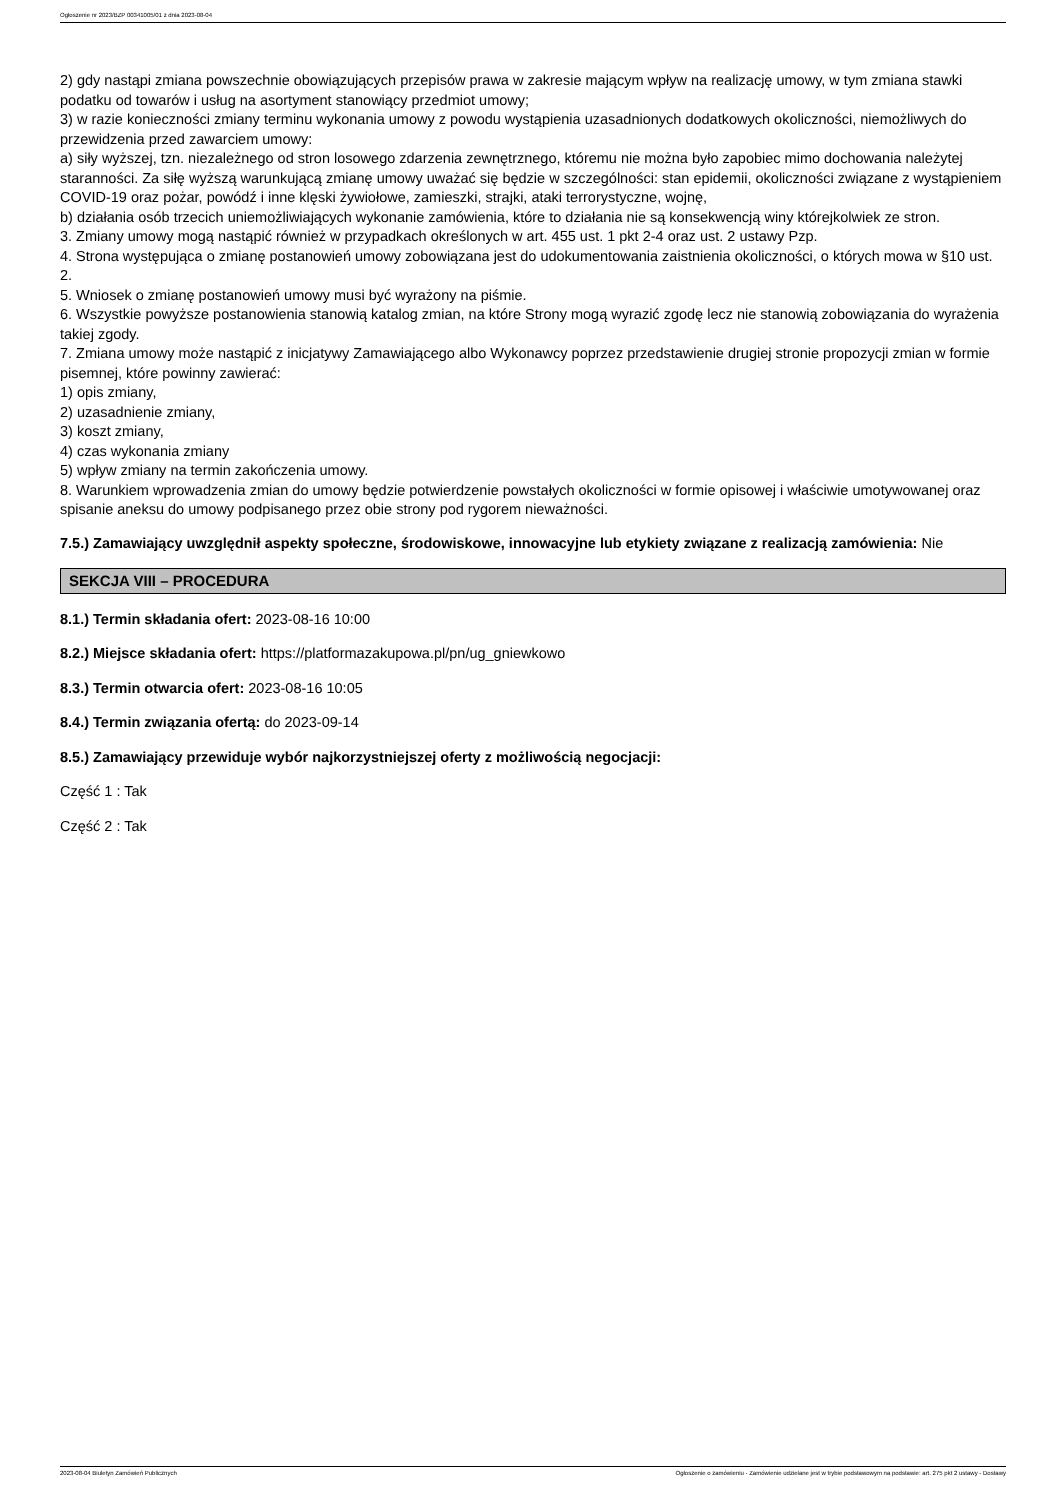Ogłoszenie nr 2023/BZP 00341005/01 z dnia 2023-08-04
2) gdy nastąpi zmiana powszechnie obowiązujących przepisów prawa w zakresie mającym wpływ na realizację umowy, w tym zmiana stawki podatku od towarów i usług na asortyment stanowiący przedmiot umowy;
3) w razie konieczności zmiany terminu wykonania umowy z powodu wystąpienia uzasadnionych dodatkowych okoliczności, niemożliwych do przewidzenia przed zawarciem umowy:
a) siły wyższej, tzn. niezależnego od stron losowego zdarzenia zewnętrznego, któremu nie można było zapobiec mimo dochowania należytej staranności. Za siłę wyższą warunkującą zmianę umowy uważać się będzie w szczególności: stan epidemii, okoliczności związane z wystąpieniem COVID-19 oraz pożar, powódź i inne klęski żywiołowe, zamieszki, strajki, ataki terrorystyczne, wojnę,
b) działania osób trzecich uniemożliwiających wykonanie zamówienia, które to działania nie są konsekwencją winy którejkolwiek ze stron.
3. Zmiany umowy mogą nastąpić również w przypadkach określonych w art. 455 ust. 1 pkt 2-4 oraz ust. 2 ustawy Pzp.
4. Strona występująca o zmianę postanowień umowy zobowiązana jest do udokumentowania zaistnienia okoliczności, o których mowa w §10 ust. 2.
5. Wniosek o zmianę postanowień umowy musi być wyrażony na piśmie.
6. Wszystkie powyższe postanowienia stanowią katalog zmian, na które Strony mogą wyrazić zgodę lecz nie stanowią zobowiązania do wyrażenia takiej zgody.
7. Zmiana umowy może nastąpić z inicjatywy Zamawiającego albo Wykonawcy poprzez przedstawienie drugiej stronie propozycji zmian w formie pisemnej, które powinny zawierać:
1) opis zmiany,
2) uzasadnienie zmiany,
3) koszt zmiany,
4) czas wykonania zmiany
5) wpływ zmiany na termin zakończenia umowy.
8. Warunkiem wprowadzenia zmian do umowy będzie potwierdzenie powstałych okoliczności w formie opisowej i właściwie umotywowanej oraz spisanie aneksu do umowy podpisanego przez obie strony pod rygorem nieważności.
7.5.) Zamawiający uwzględnił aspekty społeczne, środowiskowe, innowacyjne lub etykiety związane z realizacją zamówienia: Nie
SEKCJA VIII – PROCEDURA
8.1.) Termin składania ofert: 2023-08-16 10:00
8.2.) Miejsce składania ofert: https://platformazakupowa.pl/pn/ug_gniewkowo
8.3.) Termin otwarcia ofert: 2023-08-16 10:05
8.4.) Termin związania ofertą: do 2023-09-14
8.5.) Zamawiający przewiduje wybór najkorzystniejszej oferty z możliwością negocjacji:
Część 1 : Tak
Część 2 : Tak
2023-08-04 Biuletyn Zamówień Publicznych Ogłoszenie o zamówieniu - Zamówienie udzielane jest w trybie podstawowym na podstawie: art. 275 pkt 2 ustawy - Dostawy